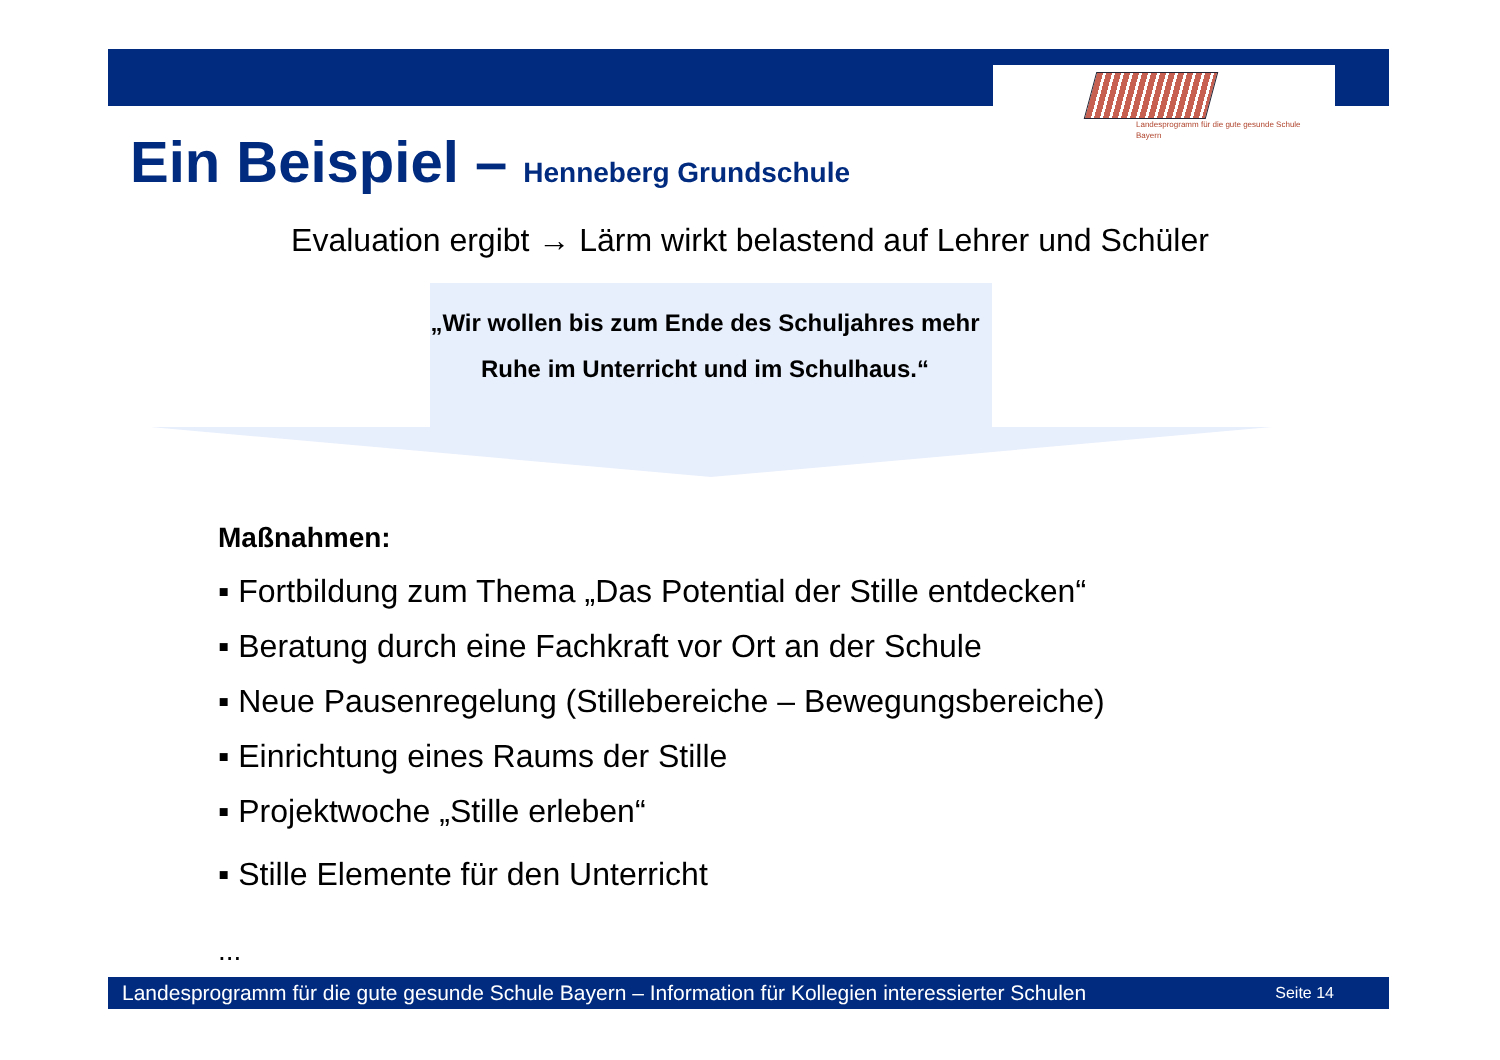Landesprogramm für die gute gesunde Schule
Bayern
Ein Beispiel – Henneberg Grundschule
Evaluation ergibt → Lärm wirkt belastend auf Lehrer und Schüler
„Wir wollen bis zum Ende des Schuljahres mehr Ruhe im Unterricht und im Schulhaus.“
Maßnahmen:
▪ Fortbildung zum Thema „Das Potential der Stille entdecken“
▪ Beratung durch eine Fachkraft vor Ort an der Schule
▪ Neue Pausenregelung (Stillebereiche – Bewegungsbereiche)
▪ Einrichtung eines Raums der Stille
▪ Projektwoche „Stille erleben“
▪ Stille Elemente für den Unterricht
...
Landesprogramm für die gute gesunde Schule Bayern – Information für Kollegien interessierter Schulen Seite 14